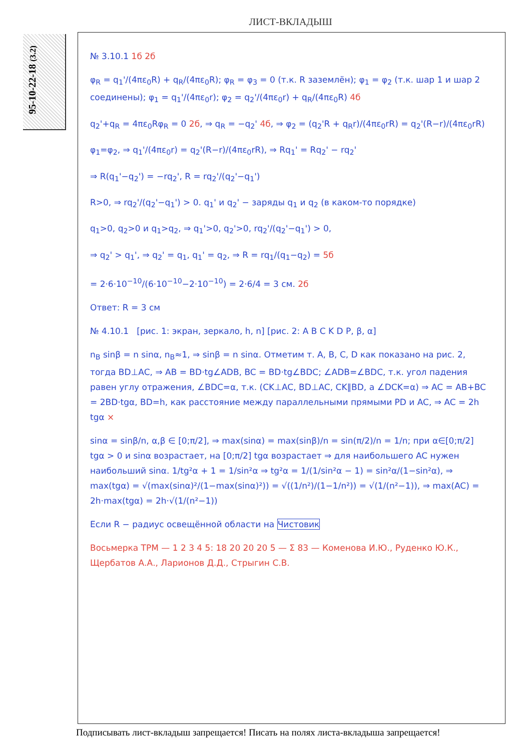ЛИСТ-ВКЛАДЫШ
95-10-22-18 (3.2)
№ 3.10.1 1б 2б
φ<sub>R</sub> = q<sub>1</sub>'/(4πε<sub>0</sub>R) + q<sub>R</sub>/(4πε<sub>0</sub>R); φ<sub>R</sub> = φ<sub>3</sub> = 0 (т.к. R заземлён); φ<sub>1</sub> = φ<sub>2</sub> (т.к. шар 1 и шар 2 соединены); φ<sub>1</sub> = q<sub>1</sub>'/(4πε<sub>0</sub>r); φ<sub>2</sub> = q<sub>2</sub>'/(4πε<sub>0</sub>r) + q<sub>R</sub>/(4πε<sub>0</sub>R) 4б
q<sub>2</sub>'+q<sub>R</sub> = 4πε<sub>0</sub>Rφ<sub>R</sub> = 0 2б, ⇒ q<sub>R</sub> = −q<sub>2</sub>' 4б, ⇒ φ<sub>2</sub> = (q<sub>2</sub>'R + q<sub>R</sub>r)/(4πε<sub>0</sub>rR) = q<sub>2</sub>'(R−r)/(4πε<sub>0</sub>rR)
φ<sub>1</sub>=φ<sub>2</sub>, ⇒ q<sub>1</sub>'/(4πε<sub>0</sub>r) = q<sub>2</sub>'(R−r)/(4πε<sub>0</sub>rR), ⇒ Rq<sub>1</sub>' = Rq<sub>2</sub>' − rq<sub>2</sub>'
⇒ R(q<sub>1</sub>'−q<sub>2</sub>') = −rq<sub>2</sub>', R = rq<sub>2</sub>'/(q<sub>2</sub>'−q<sub>1</sub>')
R>0, ⇒ rq<sub>2</sub>'/(q<sub>2</sub>'−q<sub>1</sub>') > 0. q<sub>1</sub>' и q<sub>2</sub>' − заряды q<sub>1</sub> и q<sub>2</sub> (в каком-то порядке)
q<sub>1</sub>>0, q<sub>2</sub>>0 и q<sub>1</sub>>q<sub>2</sub>, ⇒ q<sub>1</sub>'>0, q<sub>2</sub>'>0, rq<sub>2</sub>'/(q<sub>2</sub>'−q<sub>1</sub>') > 0,
⇒ q<sub>2</sub>' > q<sub>1</sub>', ⇒ q<sub>2</sub>' = q<sub>1</sub>, q<sub>1</sub>' = q<sub>2</sub>, ⇒ R = rq<sub>1</sub>/(q<sub>1</sub>−q<sub>2</sub>) = 5б
= 2·6·10<sup>−10</sup>/(6·10<sup>−10</sup>−2·10<sup>−10</sup>) = 2·6/4 = 3 см. 2б
Ответ: R = 3 см
№ 4.10.1 [рис. 1: экран, зеркало, h, n] [рис. 2: A B C K D P, β, α]
n<sub>B</sub> sinβ = n sinα, n<sub>B</sub>≈1, ⇒ sinβ = n sinα. Отметим т. A, B, C, D как показано на рис. 2, тогда BD⊥AC, ⇒ AB = BD·tg∠ADB, BC = BD·tg∠BDC; ∠ADB=∠BDC, т.к. угол падения равен углу отражения, ∠BDC=α, т.к. (CK⊥AC, BD⊥AC, CK∥BD, а ∠DCK=α) ⇒ AC = AB+BC = 2BD·tgα, BD=h, как расстояние между параллельными прямыми PD и AC, ⇒ AC = 2h tgα ×
sinα = sinβ/n, α,β ∈ [0;π/2], ⇒ max(sinα) = max(sinβ)/n = sin(π/2)/n = 1/n; при α∈[0;π/2] tgα > 0 и sinα возрастает, на [0;π/2] tgα возрастает ⇒ для наибольшего AC нужен наибольший sinα. 1/tg²α + 1 = 1/sin²α ⇒ tg²α = 1/(1/sin²α − 1) = sin²α/(1−sin²α), ⇒ max(tgα) = √(max(sinα)²/(1−max(sinα)²)) = √((1/n²)/(1−1/n²)) = √(1/(n²−1)), ⇒ max(AC) = 2h·max(tgα) = 2h·√(1/(n²−1))
Если R − радиус освещённой области на Чистовик
Восьмерка ТРМ — 1 2 3 4 5: 18 20 20 20 5 — Σ 83 — Коменова И.Ю., Руденко Ю.К., Щербатов А.А., Ларионов Д.Д., Стрыгин С.В.
Подписывать лист-вкладыш запрещается! Писать на полях листа-вкладыша запрещается!